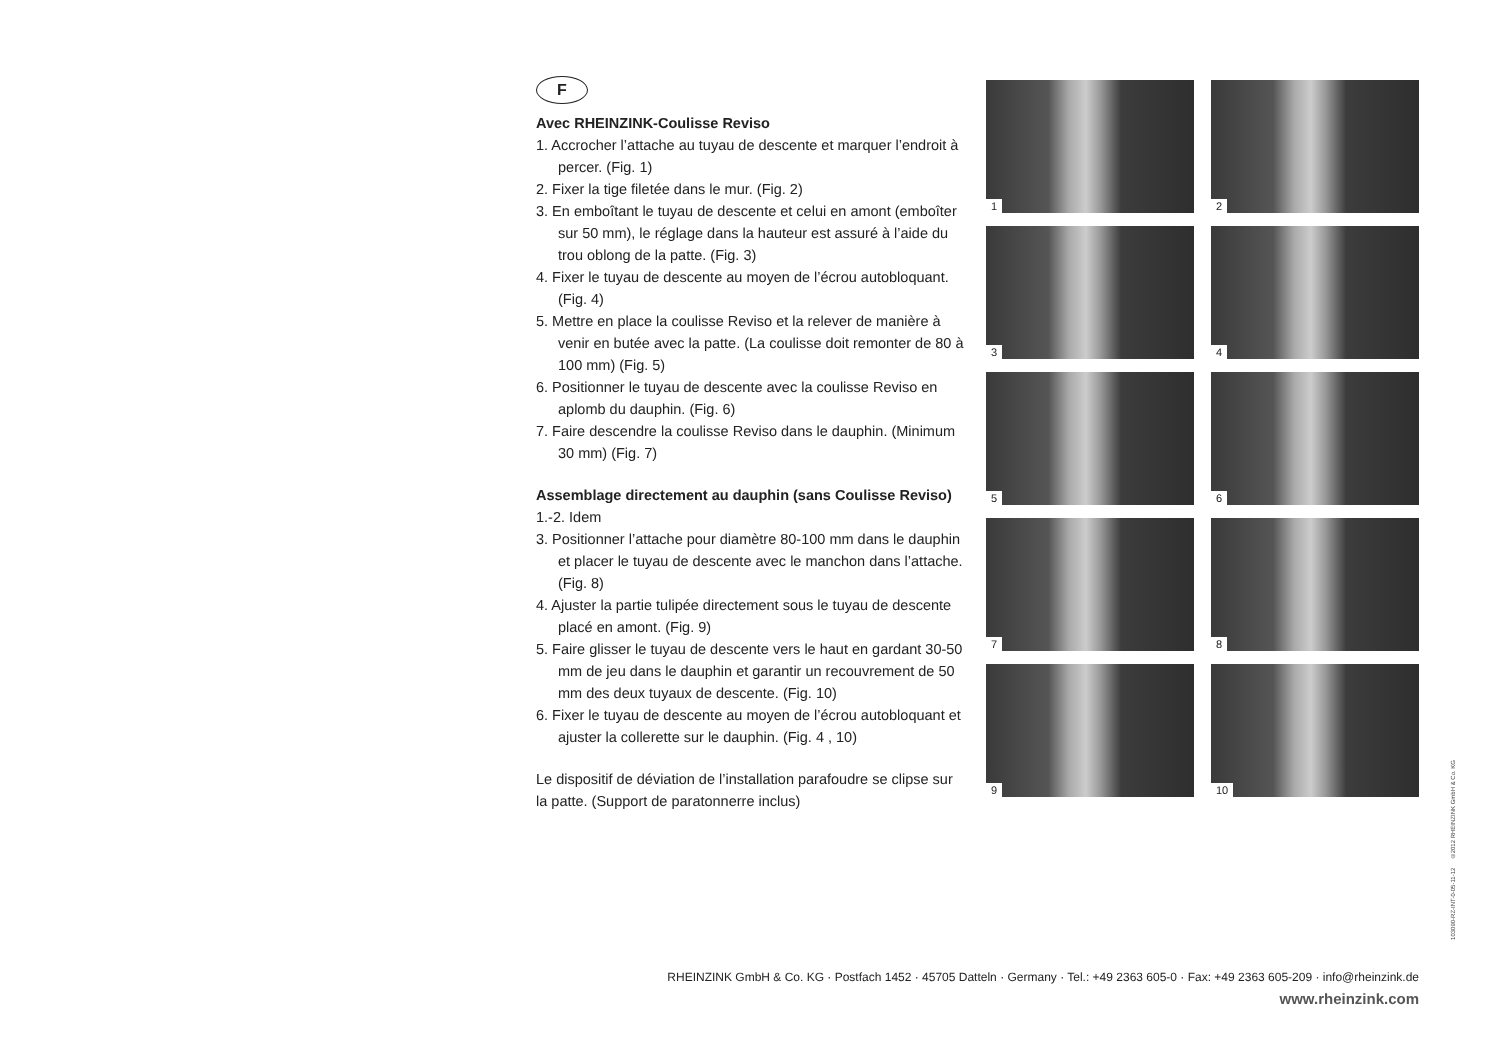F
Avec RHEINZINK-Coulisse Reviso
1. Accrocher l’attache au tuyau de descente et marquer l’endroit à percer. (Fig. 1)
2. Fixer la tige filetée dans le mur. (Fig. 2)
3. En emboîtant le tuyau de descente et celui en amont (emboîter sur 50 mm), le réglage dans la hauteur est assuré à l’aide du trou oblong de la patte. (Fig. 3)
4. Fixer le tuyau de descente au moyen de l’écrou autobloquant. (Fig. 4)
5. Mettre en place la coulisse Reviso et la relever de manière à venir en butée avec la patte. (La coulisse doit remonter de 80 à 100 mm) (Fig. 5)
6. Positionner le tuyau de descente avec la coulisse Reviso en aplomb du dauphin. (Fig. 6)
7. Faire descendre la coulisse Reviso dans le dauphin. (Minimum 30 mm) (Fig. 7)
Assemblage directement au dauphin (sans Coulisse Reviso)
1.-2. Idem
3. Positionner l’attache pour diamètre 80-100 mm dans le dauphin et placer le tuyau de descente avec le manchon dans l’attache. (Fig. 8)
4. Ajuster la partie tulipée directement sous le tuyau de descente placé en amont. (Fig. 9)
5. Faire glisser le tuyau de descente vers le haut en gardant 30-50 mm de jeu dans le dauphin et garantir un recouvrement de 50 mm des deux tuyaux de descente. (Fig. 10)
6. Fixer le tuyau de descente au moyen de l’écrou autobloquant et ajuster la collerette sur le dauphin. (Fig. 4 , 10)
Le dispositif de déviation de l’installation parafoudre se clipse sur la patte. (Support de paratonnerre inclus)
1
2
3
4
5
6
7
8
9
10
RHEINZINK GmbH & Co. KG · Postfach 1452 · 45705 Datteln · Germany · Tel.: +49 2363 605-0 · Fax: +49 2363 605-209 · info@rheinzink.de
www.rheinzink.com
103090-RZ-INT-0-05-11-12 ©2012 RHEINZINK GmbH & Co. KG